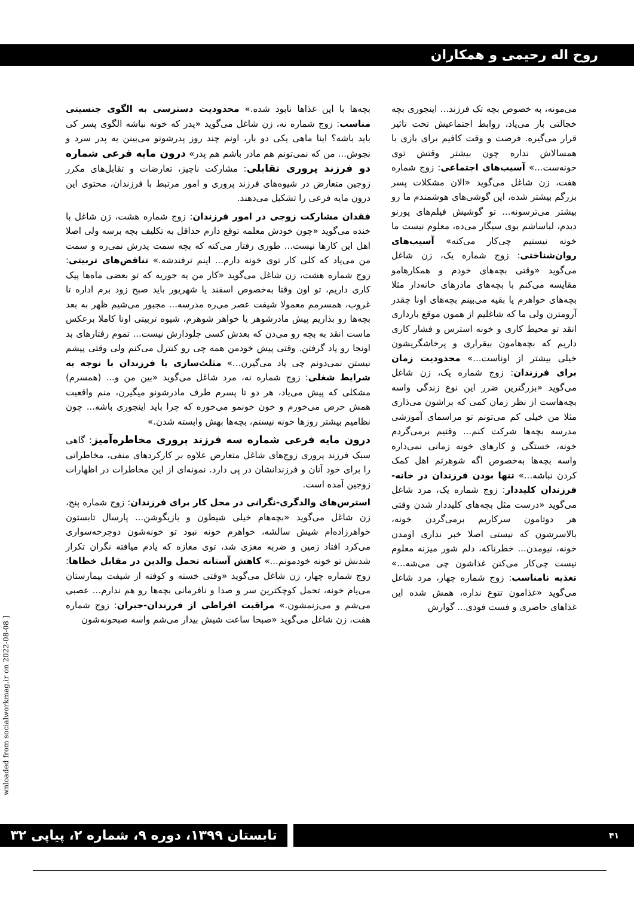روح اله رحیمی و همکاران
می‌مونه، به خصوص بچه تک فرزند... اینجوری بچه خجالتی بار می‌یاد، روابط اجتماعیش تحت تاثیر قرار می‌گیره. فرصت و وقت کافیم برای بازی با همسالاش نداره چون بیشتر وقتش توی خونه‌ست...» آسیب‌های اجتماعی: زوج شماره هفت، زن شاغل می‌گوید «الان مشکلات پسر بزرگم بیشتر شده، این گوشی‌های هوشمندم ما رو بیشتر می‌ترسونه... تو گوشیش فیلم‌های پورنو دیدم، لباساشم بوی سیگار می‌ده، معلوم نیست ما خونه نیستیم چی‌کار می‌کنه» آسیب‌های روان‌شناختی: زوج شماره یک، زن شاغل می‌گوید «وقتی بچه‌های خودم و همکارهامو مقایسه می‌کنم با بچه‌های مادرهای خانه‌دار مثلا بچه‌های خواهرم یا بقیه می‌بینم بچه‌های اونا چقدر آرومترن ولی ما که شاغلیم از همون موقع بارداری انقد تو محیط کاری و خونه استرس و فشار کاری داریم که بچه‌هامون بیقراری و پرخاشگریشون خیلی بیشتر از اوناست...» محدودیت زمان برای فرزندان: زوج شماره یک، زن شاغل می‌گوید «بزرگترین ضرر این نوع زندگی واسه بچه‌هاست از نظر زمان کمی که براشون می‌ذاری مثلا من خیلی کم می‌تونم تو مراسمای آموزشی مدرسه بچه‌ها شرکت کنم... وقتیم برمی‌گردم خونه، خستگی و کارهای خونه زمانی نمی‌ذاره واسه بچه‌ها به‌خصوص اگه شوهرتم اهل کمک کردن نباشه...» تنها بودن فرزندان در خانه-فرزندان کلیددار: زوج شماره یک، مرد شاغل می‌گوید «درست مثل بچه‌های کلیددار شدن وقتی هر دوتامون سرکاریم برمی‌گردن خونه، بالاسرشون که نیستی اصلا خبر نداری اومدن خونه، نیومدن... خطرناکه، دلم شور میزنه معلوم نیست چی‌کار می‌کنن غذاشون چی می‌شه...» تغذیه نامناسب: زوج شماره چهار، مرد شاغل می‌گوید «غذامون تنوع نداره، همش شده این غذاهای حاضری و فست فودی... گوارش
بچه‌ها با این غذاها نابود شده.» محدودیت دسترسی به الگوی جنسیتی مناسب: زوج شماره نه، زن شاغل می‌گوید «پدر که خونه نباشه الگوی پسر کی باید باشه؟ اینا ماهی یکی دو بار، اونم چند روز پدرشونو می‌بینن یه پدر سرد و نجوش... من که نمی‌تونم هم مادر باشم هم پدر» درون مایه فرعی شماره دو فرزند پروری تقابلی: مشارکت ناچیز، تعارضات و تقابل‌های مکرر زوجین متعارض در شیوه‌های فرزند پروری و امور مرتبط با فرزندان، محتوی این درون مایه فرعی را تشکیل می‌دهند.
فقدان مشارکت زوجی در امور فرزندان: زوج شماره هشت، زن شاغل با خنده می‌گوید «چون خودش معلمه توقع دارم حداقل به تکلیف بچه برسه ولی اصلا اهل این کارها نیست... طوری رفتار می‌کنه که بچه سمت پدرش نمی‌ره و سمت من می‌یاد که کلی کار توی خونه دارم... اینم ترفندشه.» تناقض‌های تربیتی: زوج شماره هشت، زن شاغل می‌گوید «کار من یه جوریه که تو بعضی ماه‌ها پیک کاری داریم، تو اون وقتا به‌خصوص اسفند یا شهریور باید صبح زود برم اداره تا غروب، همسرمم معمولا شیفت عصر می‌ره مدرسه... مجبور می‌شیم ظهر به بعد بچه‌ها رو بذاریم پیش مادرشوهر یا خواهر شوهرم، شیوه تربیتی اونا کاملا برعکس ماست انقد به بچه رو می‌دن که بعدش کسی جلودارش نیست... تموم رفتارهای بد اونجا رو یاد گرفتن. وقتی پیش خودمن همه چی رو کنترل می‌کنم ولی وقتی پیشم نیستن نمی‌دونم چی یاد می‌گیرن...» مثلث‌سازی با فرزندان با توجه به شرایط شغلی: زوج شماره نه، مرد شاغل می‌گوید «بین من و... (همسرم) مشکلی که پیش می‌یاد، هر دو تا پسرم طرف مادرشونو میگیرن، منم واقعیت همش حرص می‌خورم و خون خونمو می‌خوره که چرا باید اینجوری باشه... چون نظامیم بیشتر روزها خونه نیستم، بچه‌ها بهش وابسته شدن.»
درون مایه فرعی شماره سه فرزند پروری مخاطره‌آمیز: گاهی سبک فرزند پروری زوج‌های شاغل متعارض علاوه بر کارکردهای منفی، مخاطراتی را برای خود آنان و فرزندانشان در پی دارد. نمونه‌ای از این مخاطرات در اظهارات زوجین آمده است.
استرس‌های والدگری-نگرانی در محل کار برای فرزندان: زوج شماره پنج، زن شاغل می‌گوید «بچه‌هام خیلی شیطون و بازیگوشن... پارسال تابستون خواهرزاده‌ام شیش سالشه، خواهرم خونه نبود تو خونه‌شون دوچرخه‌سواری می‌کرد افتاد زمین و ضربه مغزی شد، توی مغازه که یادم میافته نگران تکرار شدنش تو خونه خودمونم...» کاهش آستانه تحمل والدین در مقابل خطاها: زوج شماره چهار، زن شاغل می‌گوید «وقتی خسته و کوفته از شیفت بیمارستان می‌یام خونه، تحمل کوچکترین سر و صدا و نافرمانی بچه‌ها رو هم ندارم... عصبی می‌شم و می‌زنمشون.» مراقبت افراطی از فرزندان-جبران: زوج شماره هفت، زن شاغل می‌گوید «صبحا ساعت شیش بیدار می‌شم واسه صبحونه‌شون
wnloaded from socialworkmag.ir on 2022-08-08 ]
۴۱
تابستان ۱۳۹۹، دوره ۹، شماره ۲، پیاپی ۳۲